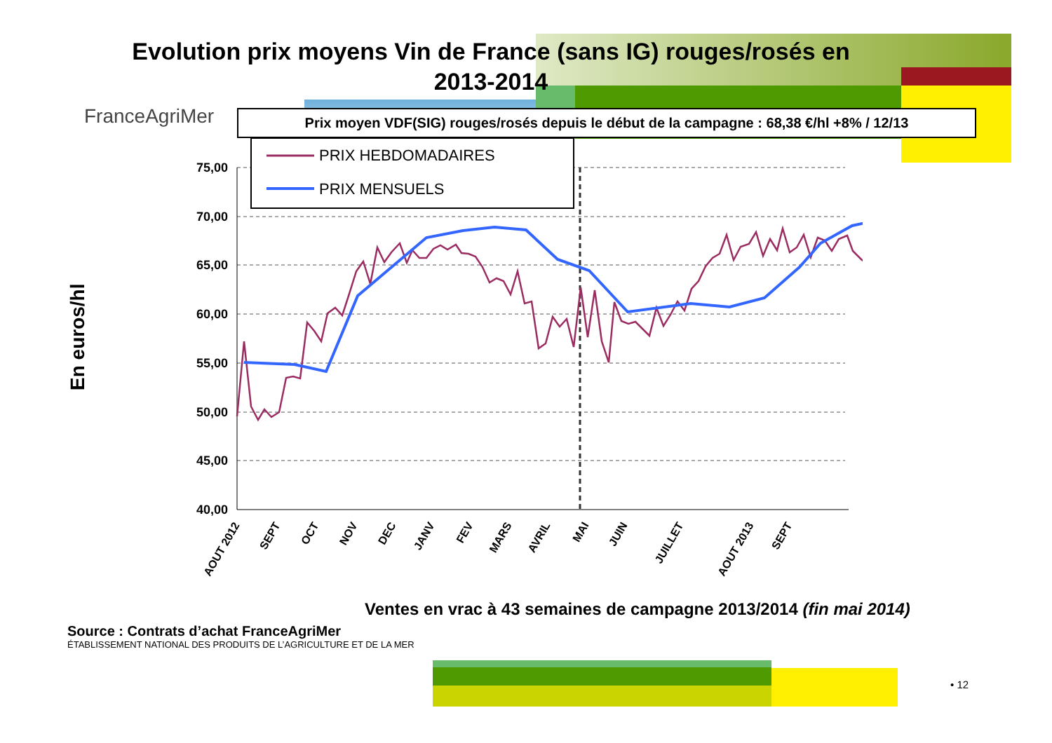Evolution prix moyens Vin de France (sans IG) rouges/rosés en 2013-2014
FranceAgriMer
Prix moyen VDF(SIG) rouges/rosés depuis le début de la campagne : 68,38 €/hl +8% / 12/13
En euros/hl
75,00
70,00
65,00
60,00
55,00
50,00
45,00
40,00
PRIX HEBDOMADAIRES
PRIX MENSUELS
AOUT 2012
SEPT
OCT
NOV
DEC
JANV
FEV
MARS
AVRIL
MAI
JUIN
JUILLET
AOUT 2013
SEPT
Ventes en vrac à 43 semaines de campagne 2013/2014 (fin mai 2014)
Source : Contrats d’achat FranceAgriMer
ÉTABLISSEMENT NATIONAL DES PRODUITS DE L’AGRICULTURE ET DE LA MER
• 12